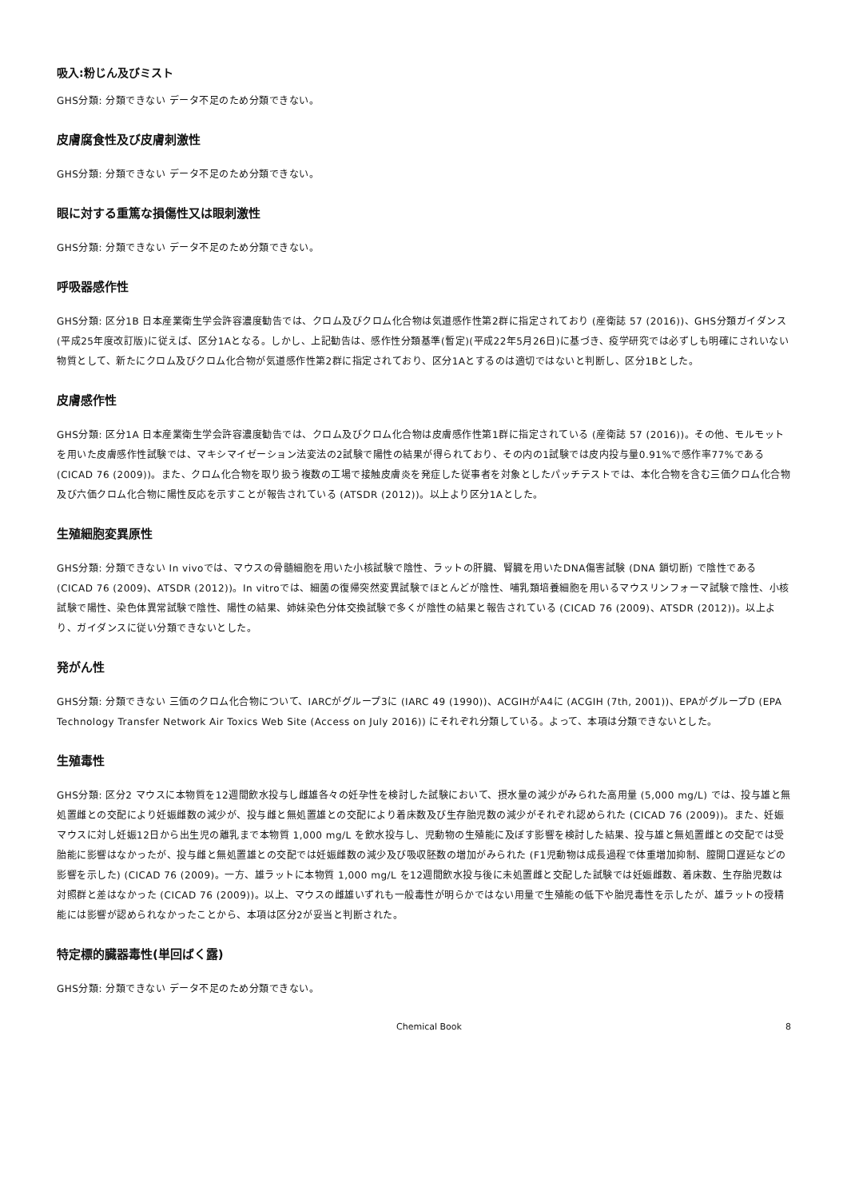吸入:粉じん及びミスト
GHS分類: 分類できない データ不足のため分類できない。
皮膚腐食性及び皮膚刺激性
GHS分類: 分類できない データ不足のため分類できない。
眼に対する重篤な損傷性又は眼刺激性
GHS分類: 分類できない データ不足のため分類できない。
呼吸器感作性
GHS分類: 区分1B 日本産業衛生学会許容濃度勧告では、クロム及びクロム化合物は気道感作性第2群に指定されており (産衛誌 57 (2016))、GHS分類ガイダンス(平成25年度改訂版)に従えば、区分1Aとなる。しかし、上記勧告は、感作性分類基準(暫定)(平成22年5月26日)に基づき、疫学研究では必ずしも明確にされいない物質として、新たにクロム及びクロム化合物が気道感作性第2群に指定されており、区分1Aとするのは適切ではないと判断し、区分1Bとした。
皮膚感作性
GHS分類: 区分1A 日本産業衛生学会許容濃度勧告では、クロム及びクロム化合物は皮膚感作性第1群に指定されている (産衛誌 57 (2016))。その他、モルモットを用いた皮膚感作性試験では、マキシマイゼーション法変法の2試験で陽性の結果が得られており、その内の1試験では皮内投与量0.91%で感作率77%である (CICAD 76 (2009))。また、クロム化合物を取り扱う複数の工場で接触皮膚炎を発症した従事者を対象としたパッチテストでは、本化合物を含む三価クロム化合物及び六価クロム化合物に陽性反応を示すことが報告されている (ATSDR (2012))。以上より区分1Aとした。
生殖細胞変異原性
GHS分類: 分類できない In vivoでは、マウスの骨髄細胞を用いた小核試験で陰性、ラットの肝臓、腎臓を用いたDNA傷害試験 (DNA 鎖切断) で陰性である (CICAD 76 (2009)、ATSDR (2012))。In vitroでは、細菌の復帰突然変異試験でほとんどが陰性、哺乳類培養細胞を用いるマウスリンフォーマ試験で陰性、小核試験で陽性、染色体異常試験で陰性、陽性の結果、姉妹染色分体交換試験で多くが陰性の結果と報告されている (CICAD 76 (2009)、ATSDR (2012))。以上より、ガイダンスに従い分類できないとした。
発がん性
GHS分類: 分類できない 三価のクロム化合物について、IARCがグループ3に (IARC 49 (1990))、ACGIHがA4に (ACGIH (7th, 2001))、EPAがグループD (EPA Technology Transfer Network Air Toxics Web Site (Access on July 2016)) にそれぞれ分類している。よって、本項は分類できないとした。
生殖毒性
GHS分類: 区分2 マウスに本物質を12週間飲水投与し雌雄各々の妊孕性を検討した試験において、摂水量の減少がみられた高用量 (5,000 mg/L) では、投与雄と無処置雌との交配により妊娠雌数の減少が、投与雌と無処置雄との交配により着床数及び生存胎児数の減少がそれぞれ認められた (CICAD 76 (2009))。また、妊娠マウスに対し妊娠12日から出生児の離乳まで本物質 1,000 mg/L を飲水投与し、児動物の生殖能に及ぼす影響を検討した結果、投与雄と無処置雌との交配では受胎能に影響はなかったが、投与雌と無処置雄との交配では妊娠雌数の減少及び吸収胚数の増加がみられた (F1児動物は成長過程で体重増加抑制、膣開口遅延などの影響を示した) (CICAD 76 (2009)。一方、雄ラットに本物質 1,000 mg/L を12週間飲水投与後に未処置雌と交配した試験では妊娠雌数、着床数、生存胎児数は対照群と差はなかった (CICAD 76 (2009))。以上、マウスの雌雄いずれも一般毒性が明らかではない用量で生殖能の低下や胎児毒性を示したが、雄ラットの授精能には影響が認められなかったことから、本項は区分2が妥当と判断された。
特定標的臓器毒性(単回ばく露)
GHS分類: 分類できない データ不足のため分類できない。
Chemical Book 8